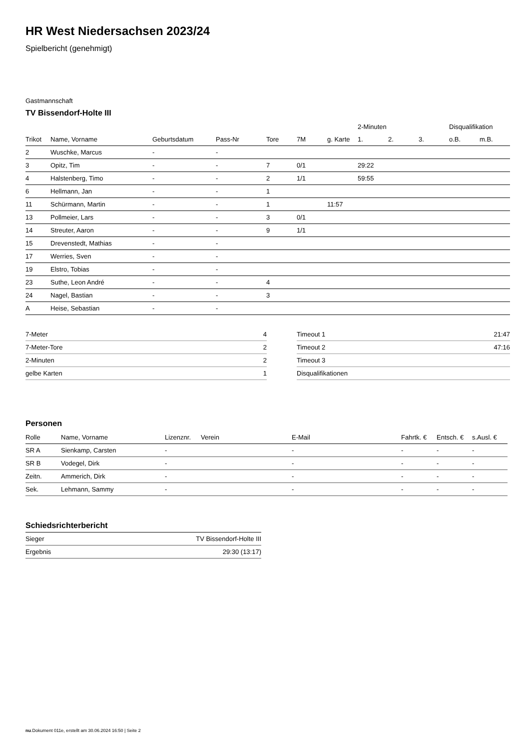HR West Niedersachsen 2023/24
Spielbericht (genehmigt)
Gastmannschaft
TV Bissendorf-Holte III
| | | | | | | | 2-Minuten | | | Disqualifikation | |
| --- | --- | --- | --- | --- | --- | --- | --- | --- | --- | --- | --- |
| Trikot | Name, Vorname | Geburtsdatum | Pass-Nr | Tore | 7M | g. Karte | 1. | 2. | 3. | o.B. | m.B. |
| 2 | Wuschke, Marcus | - | - | | | | | | | | |
| 3 | Opitz, Tim | - | - | 7 | 0/1 | | 29:22 | | | | |
| 4 | Halstenberg, Timo | - | - | 2 | 1/1 | | 59:55 | | | | |
| 6 | Hellmann, Jan | - | - | 1 | | | | | | | |
| 11 | Schürmann, Martin | - | - | 1 | | 11:57 | | | | | |
| 13 | Pollmeier, Lars | - | - | 3 | 0/1 | | | | | | |
| 14 | Streuter, Aaron | - | - | 9 | 1/1 | | | | | | |
| 15 | Drevenstedt, Mathias | - | - | | | | | | | | |
| 17 | Werries, Sven | - | - | | | | | | | | |
| 19 | Elstro, Tobias | - | - | | | | | | | | |
| 23 | Suthe, Leon André | - | - | 4 | | | | | | | |
| 24 | Nagel, Bastian | - | - | 3 | | | | | | | |
| A | Heise, Sebastian | - | - | | | | | | | | |
| 7-Meter | 4 |
| 7-Meter-Tore | 2 |
| 2-Minuten | 2 |
| gelbe Karten | 1 |
| Timeout 1 | 21:47 |
| Timeout 2 | 47:16 |
| Timeout 3 | |
| Disqualifikationen | |
Personen
| Rolle | Name, Vorname | Lizenznr. | Verein | E-Mail | Fahrtk. € | Entsch. € | s.Ausl. € |
| --- | --- | --- | --- | --- | --- | --- | --- |
| SR A | Sienkamp, Carsten | - | | - | - | - | - |
| SR B | Vodegel, Dirk | - | | - | - | - | - |
| Zeitn. | Ammerich, Dirk | - | | - | - | - | - |
| Sek. | Lehmann, Sammy | - | | - | - | - | - |
Schiedsrichterbericht
| Sieger | TV Bissendorf-Holte III |
| Ergebnis | 29:30 (13:17) |
nu.Dokument 011e, erstellt am 30.06.2024 16:50 | Seite 2